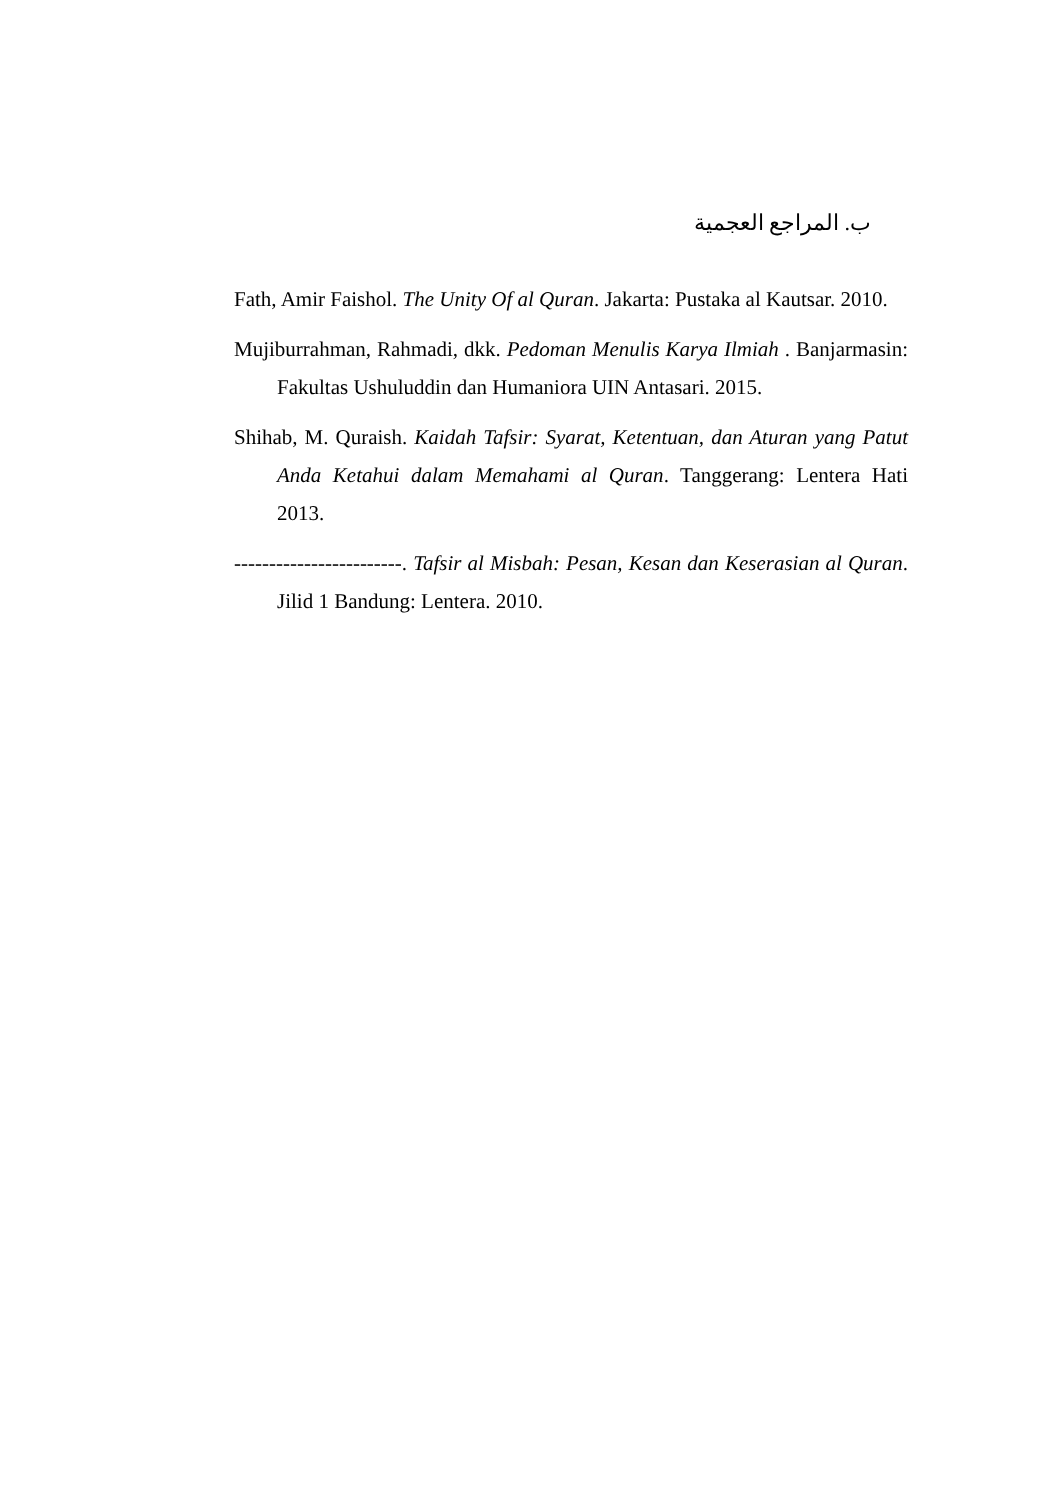ب. المراجع العجمية
Fath, Amir Faishol. The Unity Of al Quran. Jakarta: Pustaka al Kautsar. 2010.
Mujiburrahman, Rahmadi, dkk. Pedoman Menulis Karya Ilmiah . Banjarmasin: Fakultas Ushuluddin dan Humaniora UIN Antasari. 2015.
Shihab, M. Quraish. Kaidah Tafsir: Syarat, Ketentuan, dan Aturan yang Patut Anda Ketahui dalam Memahami al Quran. Tanggerang: Lentera Hati 2013.
------------------------. Tafsir al Misbah: Pesan, Kesan dan Keserasian al Quran. Jilid 1 Bandung: Lentera. 2010.